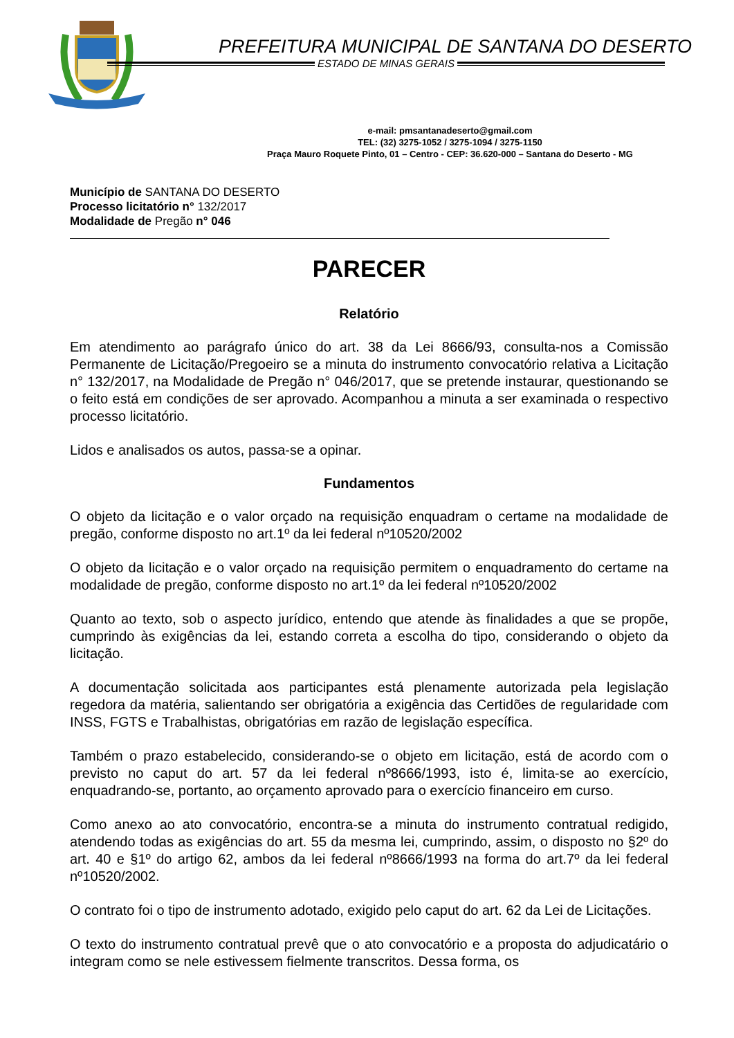PREFEITURA MUNICIPAL DE SANTANA DO DESERTO
ESTADO DE MINAS GERAIS
e-mail: pmsantanadeserto@gmail.com
TEL: (32) 3275-1052 / 3275-1094 / 3275-1150
Praça Mauro Roquete Pinto, 01 – Centro - CEP: 36.620-000 – Santana do Deserto - MG
Município de SANTANA DO DESERTO
Processo licitatório n° 132/2017
Modalidade de Pregão n° 046
PARECER
Relatório
Em atendimento ao parágrafo único do art. 38 da Lei 8666/93, consulta-nos a Comissão Permanente de Licitação/Pregoeiro se a minuta do instrumento convocatório relativa a Licitação n° 132/2017, na Modalidade de Pregão n° 046/2017, que se pretende instaurar, questionando se o feito está em condições de ser aprovado. Acompanhou a minuta a ser examinada o respectivo processo licitatório.
Lidos e analisados os autos, passa-se a opinar.
Fundamentos
O objeto da licitação e o valor orçado na requisição enquadram o certame na modalidade de pregão, conforme disposto no art.1º da lei federal nº10520/2002
O objeto da licitação e o valor orçado na requisição permitem o enquadramento do certame na modalidade de pregão, conforme disposto no art.1º da lei federal nº10520/2002
Quanto ao texto, sob o aspecto jurídico, entendo que atende às finalidades a que se propõe, cumprindo às exigências da lei, estando correta a escolha do tipo, considerando o objeto da licitação.
A documentação solicitada aos participantes está plenamente autorizada pela legislação regedora da matéria, salientando ser obrigatória a exigência das Certidões de regularidade com INSS, FGTS e Trabalhistas, obrigatórias em razão de legislação específica.
Também o prazo estabelecido, considerando-se o objeto em licitação, está de acordo com o previsto no caput do art. 57 da lei federal nº8666/1993, isto é, limita-se ao exercício, enquadrando-se, portanto, ao orçamento aprovado para o exercício financeiro em curso.
Como anexo ao ato convocatório, encontra-se a minuta do instrumento contratual redigido, atendendo todas as exigências do art. 55 da mesma lei, cumprindo, assim, o disposto no §2º do art. 40 e §1º do artigo 62, ambos da lei federal nº8666/1993 na forma do art.7º da lei federal nº10520/2002.
O contrato foi o tipo de instrumento adotado, exigido pelo caput do art. 62 da Lei de Licitações.
O texto do instrumento contratual prevê que o ato convocatório e a proposta do adjudicatário o integram como se nele estivessem fielmente transcritos. Dessa forma, os